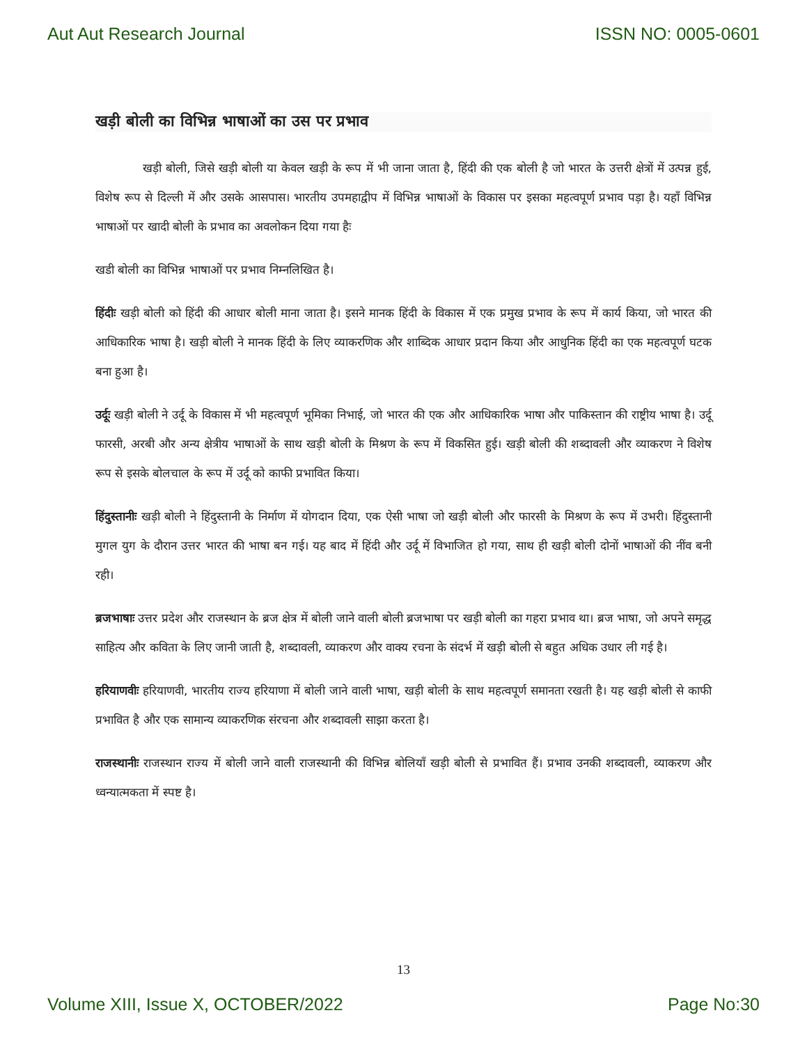Aut Aut Research Journal ISSN NO: 0005-0601
खड़ी बोली का विभिन्न भाषाओं का उस पर प्रभाव
खड़ी बोली, जिसे खड़ी बोली या केवल खड़ी के रूप में भी जाना जाता है, हिंदी की एक बोली है जो भारत के उत्तरी क्षेत्रों में उत्पन्न हुई, विशेष रूप से दिल्ली में और उसके आसपास। भारतीय उपमहाद्वीप में विभिन्न भाषाओं के विकास पर इसका महत्वपूर्ण प्रभाव पड़ा है। यहाँ विभिन्न भाषाओं पर खादी बोली के प्रभाव का अवलोकन दिया गया हैः
खडी बोली का विभिन्न भाषाओं पर प्रभाव निम्नलिखित है।
हिंदीः खड़ी बोली को हिंदी की आधार बोली माना जाता है। इसने मानक हिंदी के विकास में एक प्रमुख प्रभाव के रूप में कार्य किया, जो भारत की आधिकारिक भाषा है। खड़ी बोली ने मानक हिंदी के लिए व्याकरणिक और शाब्दिक आधार प्रदान किया और आधुनिक हिंदी का एक महत्वपूर्ण घटक बना हुआ है।
उर्दूः खड़ी बोली ने उर्दू के विकास में भी महत्वपूर्ण भूमिका निभाई, जो भारत की एक और आधिकारिक भाषा और पाकिस्तान की राष्ट्रीय भाषा है। उर्दू फारसी, अरबी और अन्य क्षेत्रीय भाषाओं के साथ खड़ी बोली के मिश्रण के रूप में विकसित हुई। खड़ी बोली की शब्दावली और व्याकरण ने विशेष रूप से इसके बोलचाल के रूप में उर्दू को काफी प्रभावित किया।
हिंदुस्तानीः खड़ी बोली ने हिंदुस्तानी के निर्माण में योगदान दिया, एक ऐसी भाषा जो खड़ी बोली और फारसी के मिश्रण के रूप में उभरी। हिंदुस्तानी मुगल युग के दौरान उत्तर भारत की भाषा बन गई। यह बाद में हिंदी और उर्दू में विभाजित हो गया, साथ ही खड़ी बोली दोनों भाषाओं की नींव बनी रही।
ब्रजभाषाः उत्तर प्रदेश और राजस्थान के ब्रज क्षेत्र में बोली जाने वाली बोली ब्रजभाषा पर खड़ी बोली का गहरा प्रभाव था। ब्रज भाषा, जो अपने समृद्ध साहित्य और कविता के लिए जानी जाती है, शब्दावली, व्याकरण और वाक्य रचना के संदर्भ में खड़ी बोली से बहुत अधिक उधार ली गई है।
हरियाणवीः हरियाणवी, भारतीय राज्य हरियाणा में बोली जाने वाली भाषा, खड़ी बोली के साथ महत्वपूर्ण समानता रखती है। यह खड़ी बोली से काफी प्रभावित है और एक सामान्य व्याकरणिक संरचना और शब्दावली साझा करता है।
राजस्थानीः राजस्थान राज्य में बोली जाने वाली राजस्थानी की विभिन्न बोलियाँ खड़ी बोली से प्रभावित हैं। प्रभाव उनकी शब्दावली, व्याकरण और ध्वन्यात्मकता में स्पष्ट है।
13
Volume XIII, Issue X, OCTOBER/2022 Page No:30